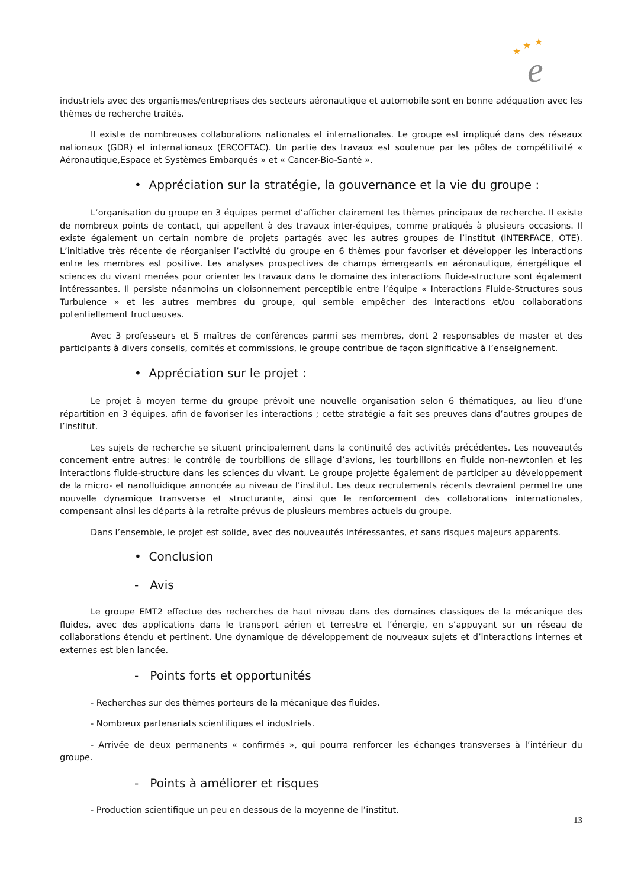★
★
★
e
industriels avec des organismes/entreprises des secteurs aéronautique et automobile sont en bonne adéquation avec les thèmes de recherche traités.
Il existe de nombreuses collaborations nationales et internationales. Le groupe est impliqué dans des réseaux nationaux (GDR) et internationaux (ERCOFTAC). Un partie des travaux est soutenue par les pôles de compétitivité « Aéronautique,Espace et Systèmes Embarqués » et « Cancer-Bio-Santé ».
• Appréciation sur la stratégie, la gouvernance et la vie du groupe :
L’organisation du groupe en 3 équipes permet d’afficher clairement les thèmes principaux de recherche. Il existe de nombreux points de contact, qui appellent à des travaux inter-équipes, comme pratiqués à plusieurs occasions. Il existe également un certain nombre de projets partagés avec les autres groupes de l’institut (INTERFACE, OTE). L’initiative très récente de réorganiser l’activité du groupe en 6 thèmes pour favoriser et développer les interactions entre les membres est positive. Les analyses prospectives de champs émergeants en aéronautique, énergétique et sciences du vivant menées pour orienter les travaux dans le domaine des interactions fluide-structure sont également intéressantes. Il persiste néanmoins un cloisonnement perceptible entre l’équipe « Interactions Fluide-Structures sous Turbulence » et les autres membres du groupe, qui semble empêcher des interactions et/ou collaborations potentiellement fructueuses.
Avec 3 professeurs et 5 maîtres de conférences parmi ses membres, dont 2 responsables de master et des participants à divers conseils, comités et commissions, le groupe contribue de façon significative à l’enseignement.
• Appréciation sur le projet :
Le projet à moyen terme du groupe prévoit une nouvelle organisation selon 6 thématiques, au lieu d’une répartition en 3 équipes, afin de favoriser les interactions ; cette stratégie a fait ses preuves dans d’autres groupes de l’institut.
Les sujets de recherche se situent principalement dans la continuité des activités précédentes. Les nouveautés concernent entre autres: le contrôle de tourbillons de sillage d’avions, les tourbillons en fluide non-newtonien et les interactions fluide-structure dans les sciences du vivant. Le groupe projette également de participer au développement de la micro- et nanofluidique annoncée au niveau de l’institut. Les deux recrutements récents devraient permettre une nouvelle dynamique transverse et structurante, ainsi que le renforcement des collaborations internationales, compensant ainsi les départs à la retraite prévus de plusieurs membres actuels du groupe.
Dans l’ensemble, le projet est solide, avec des nouveautés intéressantes, et sans risques majeurs apparents.
• Conclusion
- Avis
Le groupe EMT2 effectue des recherches de haut niveau dans des domaines classiques de la mécanique des fluides, avec des applications dans le transport aérien et terrestre et l’énergie, en s’appuyant sur un réseau de collaborations étendu et pertinent. Une dynamique de développement de nouveaux sujets et d’interactions internes et externes est bien lancée.
- Points forts et opportunités
- Recherches sur des thèmes porteurs de la mécanique des fluides.
- Nombreux partenariats scientifiques et industriels.
- Arrivée de deux permanents « confirmés », qui pourra renforcer les échanges transverses à l’intérieur du groupe.
- Points à améliorer et risques
- Production scientifique un peu en dessous de la moyenne de l’institut.
13